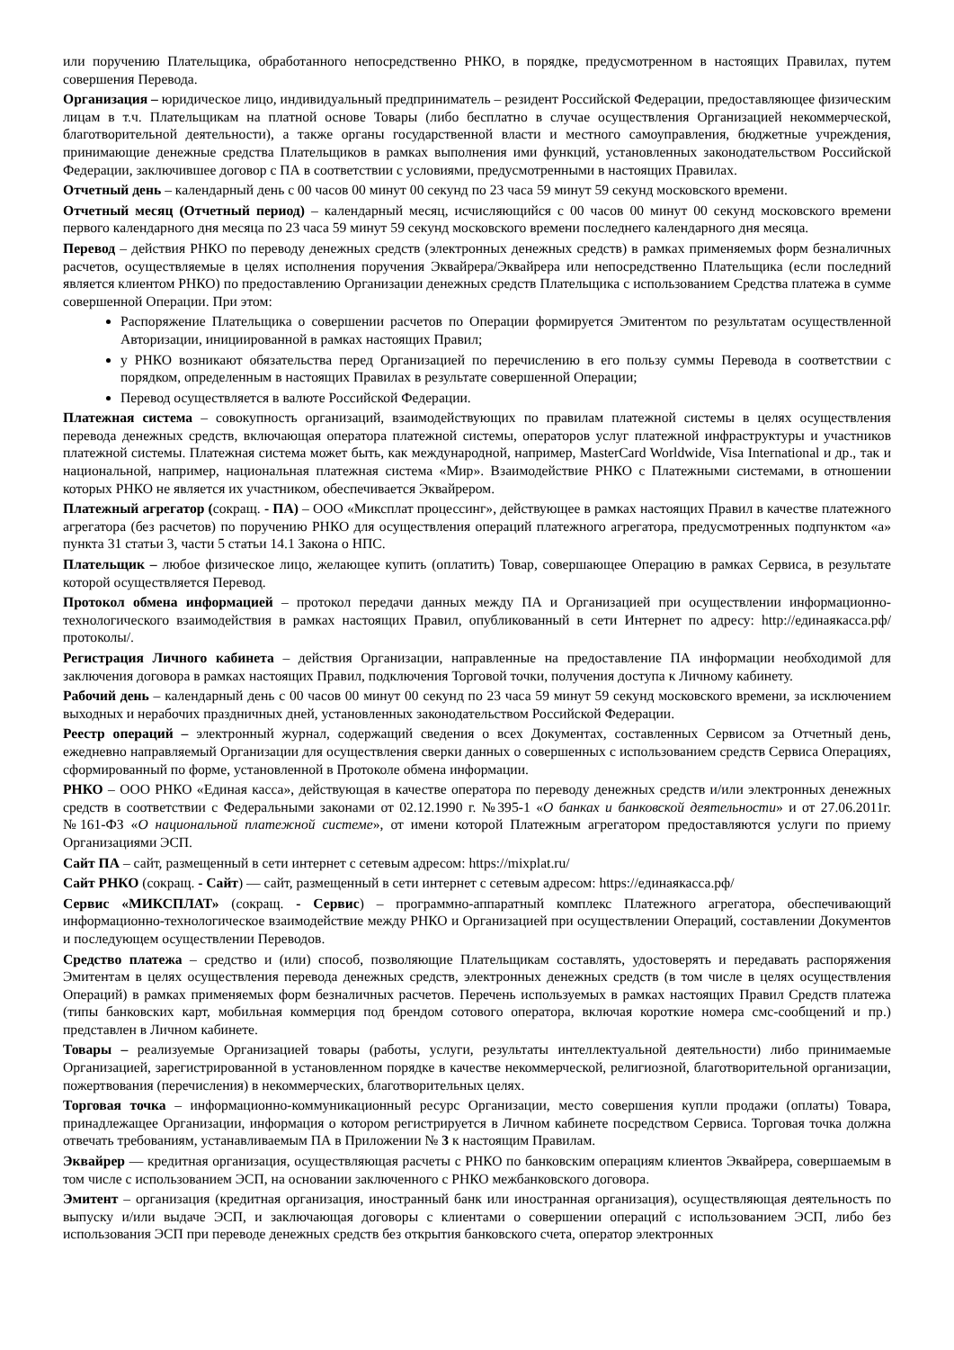или поручению Плательщика, обработанного непосредственно РНКО, в порядке, предусмотренном в настоящих Правилах, путем совершения Перевода.
Организация – юридическое лицо, индивидуальный предприниматель – резидент Российской Федерации, предоставляющее физическим лицам в т.ч. Плательщикам на платной основе Товары (либо бесплатно в случае осуществления Организацией некоммерческой, благотворительной деятельности), а также органы государственной власти и местного самоуправления, бюджетные учреждения, принимающие денежные средства Плательщиков в рамках выполнения ими функций, установленных законодательством Российской Федерации, заключившее договор с ПА в соответствии с условиями, предусмотренными в настоящих Правилах.
Отчетный день – календарный день с 00 часов 00 минут 00 секунд по 23 часа 59 минут 59 секунд московского времени.
Отчетный месяц (Отчетный период) – календарный месяц, исчисляющийся с 00 часов 00 минут 00 секунд московского времени первого календарного дня месяца по 23 часа 59 минут 59 секунд московского времени последнего календарного дня месяца.
Перевод – действия РНКО по переводу денежных средств (электронных денежных средств) в рамках применяемых форм безналичных расчетов, осуществляемые в целях исполнения поручения Эквайрера/Эквайрера или непосредственно Плательщика (если последний является клиентом РНКО) по предоставлению Организации денежных средств Плательщика с использованием Средства платежа в сумме совершенной Операции. При этом:
Распоряжение Плательщика о совершении расчетов по Операции формируется Эмитентом по результатам осуществленной Авторизации, инициированной в рамках настоящих Правил;
у РНКО возникают обязательства перед Организацией по перечислению в его пользу суммы Перевода в соответствии с порядком, определенным в настоящих Правилах в результате совершенной Операции;
Перевод осуществляется в валюте Российской Федерации.
Платежная система – совокупность организаций, взаимодействующих по правилам платежной системы в целях осуществления перевода денежных средств, включающая оператора платежной системы, операторов услуг платежной инфраструктуры и участников платежной системы. Платежная система может быть, как международной, например, MasterCard Worldwide, Visa International и др., так и национальной, например, национальная платежная система «Мир». Взаимодействие РНКО с Платежными системами, в отношении которых РНКО не является их участником, обеспечивается Эквайрером.
Платежный агрегатор (сокращ. - ПА) – ООО «Миксплат процессинг», действующее в рамках настоящих Правил в качестве платежного агрегатора (без расчетов) по поручению РНКО для осуществления операций платежного агрегатора, предусмотренных подпунктом «а» пункта 31 статьи 3, части 5 статьи 14.1 Закона о НПС.
Плательщик – любое физическое лицо, желающее купить (оплатить) Товар, совершающее Операцию в рамках Сервиса, в результате которой осуществляется Перевод.
Протокол обмена информацией – протокол передачи данных между ПА и Организацией при осуществлении информационно-технологического взаимодействия в рамках настоящих Правил, опубликованный в сети Интернет по адресу: http://единаякасса.рф/протоколы/.
Регистрация Личного кабинета – действия Организации, направленные на предоставление ПА информации необходимой для заключения договора в рамках настоящих Правил, подключения Торговой точки, получения доступа к Личному кабинету.
Рабочий день – календарный день с 00 часов 00 минут 00 секунд по 23 часа 59 минут 59 секунд московского времени, за исключением выходных и нерабочих праздничных дней, установленных законодательством Российской Федерации.
Реестр операций – электронный журнал, содержащий сведения о всех Документах, составленных Сервисом за Отчетный день, ежедневно направляемый Организации для осуществления сверки данных о совершенных с использованием средств Сервиса Операциях, сформированный по форме, установленной в Протоколе обмена информации.
РНКО – ООО РНКО «Единая касса», действующая в качестве оператора по переводу денежных средств и/или электронных денежных средств в соответствии с Федеральными законами от 02.12.1990 г. №395-1 «О банках и банковской деятельности» и от 27.06.2011г. №161-ФЗ «О национальной платежной системе», от имени которой Платежным агрегатором предоставляются услуги по приему Организациями ЭСП.
Сайт ПА – сайт, размещенный в сети интернет с сетевым адресом: https://mixplat.ru/
Сайт РНКО (сокращ. - Сайт) — сайт, размещенный в сети интернет с сетевым адресом: https://единаякасса.рф/
Сервис «МИКСПЛАТ» (сокращ. - Сервис) – программно-аппаратный комплекс Платежного агрегатора, обеспечивающий информационно-технологическое взаимодействие между РНКО и Организацией при осуществлении Операций, составлении Документов и последующем осуществлении Переводов.
Средство платежа – средство и (или) способ, позволяющие Плательщикам составлять, удостоверять и передавать распоряжения Эмитентам в целях осуществления перевода денежных средств, электронных денежных средств (в том числе в целях осуществления Операций) в рамках применяемых форм безналичных расчетов. Перечень используемых в рамках настоящих Правил Средств платежа (типы банковских карт, мобильная коммерция под брендом сотового оператора, включая короткие номера смс-сообщений и пр.) представлен в Личном кабинете.
Товары – реализуемые Организацией товары (работы, услуги, результаты интеллектуальной деятельности) либо принимаемые Организацией, зарегистрированной в установленном порядке в качестве некоммерческой, религиозной, благотворительной организации, пожертвования (перечисления) в некоммерческих, благотворительных целях.
Торговая точка – информационно-коммуникационный ресурс Организации, место совершения купли продажи (оплаты) Товара, принадлежащее Организации, информация о котором регистрируется в Личном кабинете посредством Сервиса. Торговая точка должна отвечать требованиям, устанавливаемым ПА в Приложении № 3 к настоящим Правилам.
Эквайрер — кредитная организация, осуществляющая расчеты с РНКО по банковским операциям клиентов Эквайрера, совершаемым в том числе с использованием ЭСП, на основании заключенного с РНКО межбанковского договора.
Эмитент – организация (кредитная организация, иностранный банк или иностранная организация), осуществляющая деятельность по выпуску и/или выдаче ЭСП, и заключающая договоры с клиентами о совершении операций с использованием ЭСП, либо без использования ЭСП при переводе денежных средств без открытия банковского счета, оператор электронных